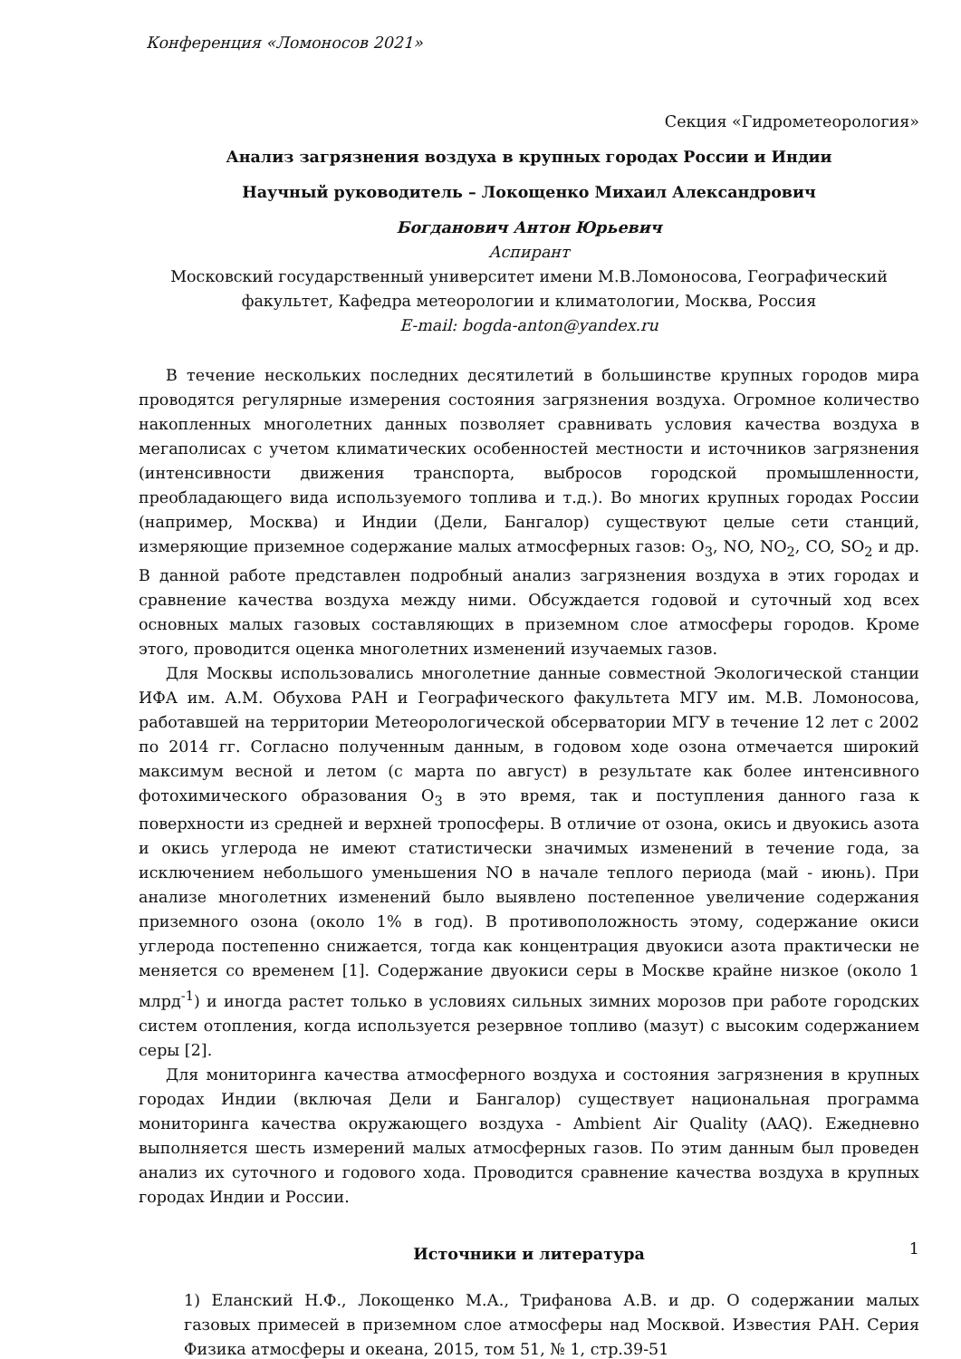Конференция «Ломоносов 2021»
Секция «Гидрометеорология»
Анализ загрязнения воздуха в крупных городах России и Индии
Научный руководитель – Локощенко Михаил Александрович
Богданович Антон Юрьевич
Аспирант
Московский государственный университет имени М.В.Ломоносова, Географический факультет, Кафедра метеорологии и климатологии, Москва, Россия
E-mail: bogda-anton@yandex.ru
В течение нескольких последних десятилетий в большинстве крупных городов мира проводятся регулярные измерения состояния загрязнения воздуха. Огромное количество накопленных многолетних данных позволяет сравнивать условия качества воздуха в мегаполисах с учетом климатических особенностей местности и источников загрязнения (интенсивности движения транспорта, выбросов городской промышленности, преобладающего вида используемого топлива и т.д.). Во многих крупных городах России (например, Москва) и Индии (Дели, Бангалор) существуют целые сети станций, измеряющие приземное содержание малых атмосферных газов: O<sub>3</sub>, NO, NO<sub>2</sub>, CO, SO<sub>2</sub> и др. В данной работе представлен подробный анализ загрязнения воздуха в этих городах и сравнение качества воздуха между ними. Обсуждается годовой и суточный ход всех основных малых газовых составляющих в приземном слое атмосферы городов. Кроме этого, проводится оценка многолетних изменений изучаемых газов.
Для Москвы использовались многолетние данные совместной Экологической станции ИФА им. А.М. Обухова РАН и Географического факультета МГУ им. М.В. Ломоносова, работавшей на территории Метеорологической обсерватории МГУ в течение 12 лет с 2002 по 2014 гг. Согласно полученным данным, в годовом ходе озона отмечается широкий максимум весной и летом (с марта по август) в результате как более интенсивного фотохимического образования O<sub>3</sub> в это время, так и поступления данного газа к поверхности из средней и верхней тропосферы. В отличие от озона, окись и двуокись азота и окись углерода не имеют статистически значимых изменений в течение года, за исключением небольшого уменьшения NO в начале теплого периода (май - июнь). При анализе многолетних изменений было выявлено постепенное увеличение содержания приземного озона (около 1% в год). В противоположность этому, содержание окиси углерода постепенно снижается, тогда как концентрация двуокиси азота практически не меняется со временем [1]. Содержание двуокиси серы в Москве крайне низкое (около 1 млрд<sup>-1</sup>) и иногда растет только в условиях сильных зимних морозов при работе городских систем отопления, когда используется резервное топливо (мазут) с высоким содержанием серы [2].
Для мониторинга качества атмосферного воздуха и состояния загрязнения в крупных городах Индии (включая Дели и Бангалор) существует национальная программа мониторинга качества окружающего воздуха - Ambient Air Quality (AAQ). Ежедневно выполняется шесть измерений малых атмосферных газов. По этим данным был проведен анализ их суточного и годового хода. Проводится сравнение качества воздуха в крупных городах Индии и России.
Источники и литература
1) Еланский Н.Ф., Локощенко М.А., Трифанова А.В. и др. О содержании малых газовых примесей в приземном слое атмосферы над Москвой. Известия РАН. Серия Физика атмосферы и океана, 2015, том 51, № 1, стр.39-51
1